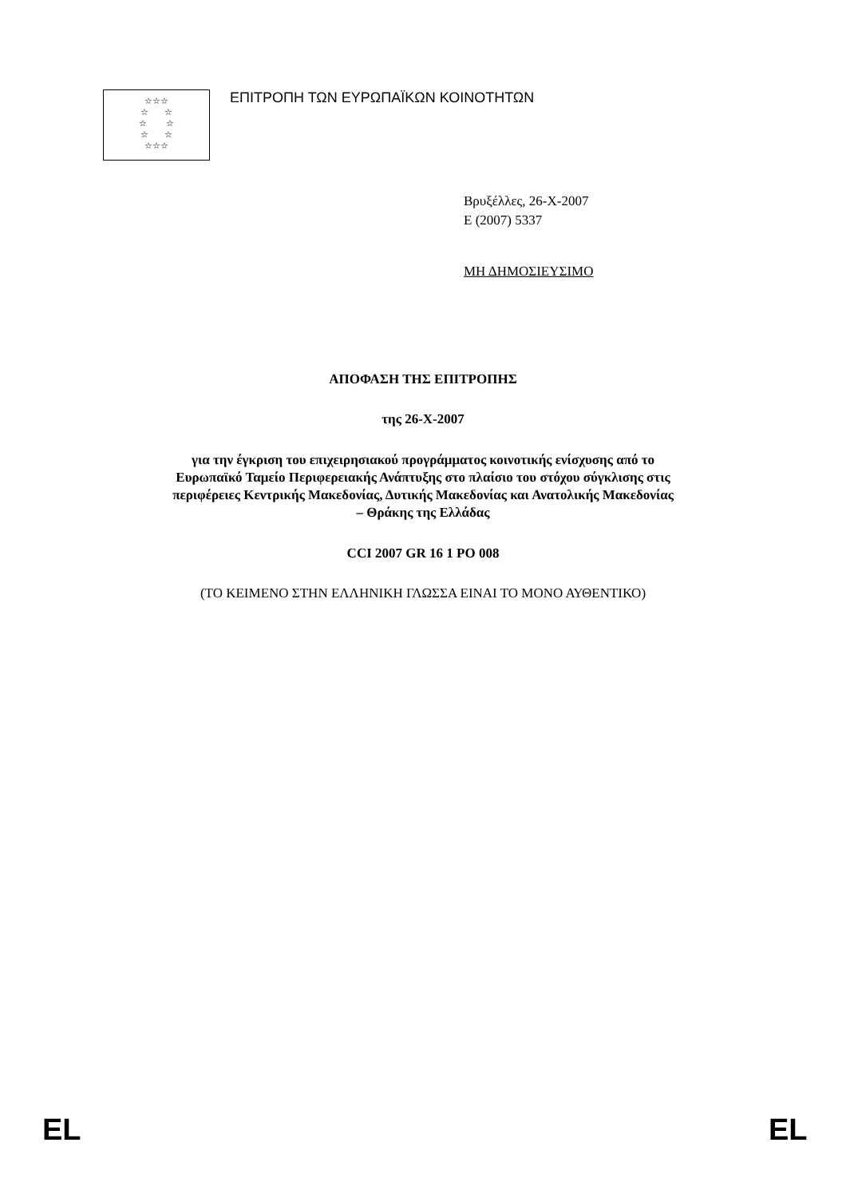☆☆☆
☆ ☆
☆ ☆
☆ ☆
☆☆☆
ΕΠΙΤΡΟΠΗ ΤΩΝ ΕΥΡΩΠΑΪΚΩΝ ΚΟΙΝΟΤΗΤΩΝ
Βρυξέλλες, 26-X-2007
E (2007) 5337
ΜΗ ΔΗΜΟΣΙΕΥΣΙΜΟ
ΑΠΟΦΑΣΗ ΤΗΣ ΕΠΙΤΡΟΠΗΣ
της 26-X-2007
για την έγκριση του επιχειρησιακού προγράμματος κοινοτικής ενίσχυσης από το
Ευρωπαϊκό Ταμείο Περιφερειακής Ανάπτυξης στο πλαίσιο του στόχου σύγκλισης στις
περιφέρειες Κεντρικής Μακεδονίας, Δυτικής Μακεδονίας και Ανατολικής Μακεδονίας
– Θράκης της Ελλάδας
CCI 2007 GR 16 1 PO 008
(ΤΟ ΚΕΙΜΕΝΟ ΣΤΗΝ ΕΛΛΗΝΙΚΗ ΓΛΩΣΣΑ ΕΙΝΑΙ ΤΟ ΜΟΝΟ ΑΥΘΕΝΤΙΚΟ)
EL EL